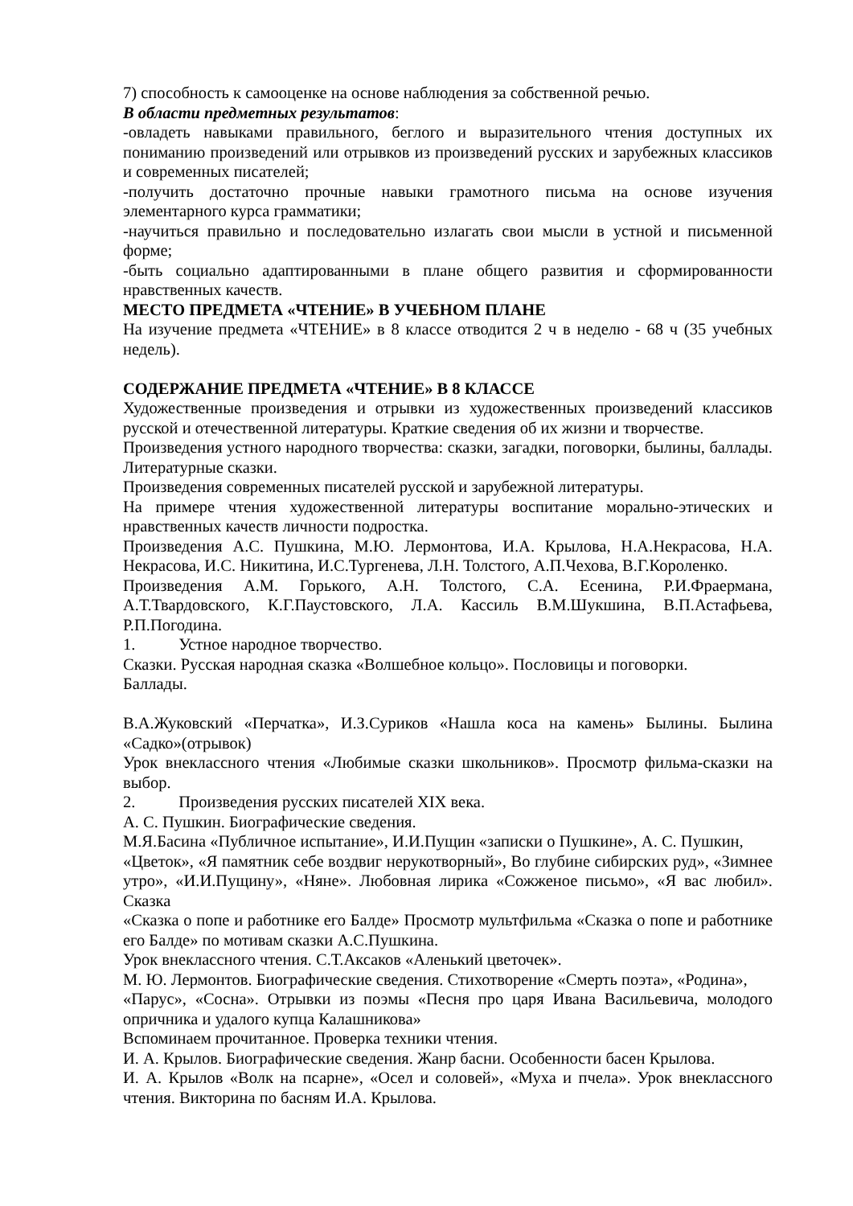7) способность к самооценке на основе наблюдения за собственной речью.
В области предметных результатов:
-овладеть навыками правильного, беглого и выразительного чтения доступных их пониманию произведений или отрывков из произведений русских и зарубежных классиков и современных писателей;
-получить достаточно прочные навыки грамотного письма на основе изучения элементарного курса грамматики;
-научиться правильно и последовательно излагать свои мысли в устной и письменной форме;
-быть социально адаптированными в плане общего развития и сформированности нравственных качеств.
МЕСТО ПРЕДМЕТА «ЧТЕНИЕ» В УЧЕБНОМ ПЛАНЕ
На изучение предмета «ЧТЕНИЕ» в 8 классе отводится 2 ч в неделю - 68 ч (35 учебных недель).
СОДЕРЖАНИЕ ПРЕДМЕТА «ЧТЕНИЕ» В 8 КЛАССЕ
Художественные произведения и отрывки из художественных произведений классиков русской и отечественной литературы. Краткие сведения об их жизни и творчестве.
Произведения устного народного творчества: сказки, загадки, поговорки, былины, баллады. Литературные сказки.
Произведения современных писателей русской и зарубежной литературы.
На примере чтения художественной литературы воспитание морально-этических и нравственных качеств личности подростка.
Произведения А.С. Пушкина, М.Ю. Лермонтова, И.А. Крылова, Н.А.Некрасова, Н.А. Некрасова, И.С. Никитина, И.С.Тургенева, Л.Н. Толстого, А.П.Чехова, В.Г.Короленко.
Произведения А.М. Горького, А.Н. Толстого, С.А. Есенина, Р.И.Фраермана, А.Т.Твардовского, К.Г.Паустовского, Л.А. Кассиль В.М.Шукшина, В.П.Астафьева, Р.П.Погодина.
1. Устное народное творчество.
Сказки. Русская народная сказка «Волшебное кольцо». Пословицы и поговорки.
Баллады.
В.А.Жуковский «Перчатка», И.З.Суриков «Нашла коса на камень» Былины. Былина «Садко»(отрывок)
Урок внеклассного чтения «Любимые сказки школьников». Просмотр фильма-сказки на выбор.
2. Произведения русских писателей XIX века.
А. С. Пушкин. Биографические сведения.
М.Я.Басина «Публичное испытание», И.И.Пущин «записки о Пушкине», А. С. Пушкин,
«Цветок», «Я памятник себе воздвиг нерукотворный», Во глубине сибирских руд», «Зимнее утро», «И.И.Пущину», «Няне». Любовная лирика «Сожженое письмо», «Я вас любил». Сказка
«Сказка о попе и работнике его Балде» Просмотр мультфильма «Сказка о попе и работнике его Балде» по мотивам сказки А.С.Пушкина.
Урок внеклассного чтения. С.Т.Аксаков «Аленький цветочек».
М. Ю. Лермонтов. Биографические сведения. Стихотворение «Смерть поэта», «Родина»,
«Парус», «Сосна». Отрывки из поэмы «Песня про царя Ивана Васильевича, молодого опричника и удалого купца Калашникова»
Вспоминаем прочитанное. Проверка техники чтения.
И. А. Крылов. Биографические сведения. Жанр басни. Особенности басен Крылова.
И. А. Крылов «Волк на псарне», «Осел и соловей», «Муха и пчела». Урок внеклассного чтения. Викторина по басням И.А. Крылова.